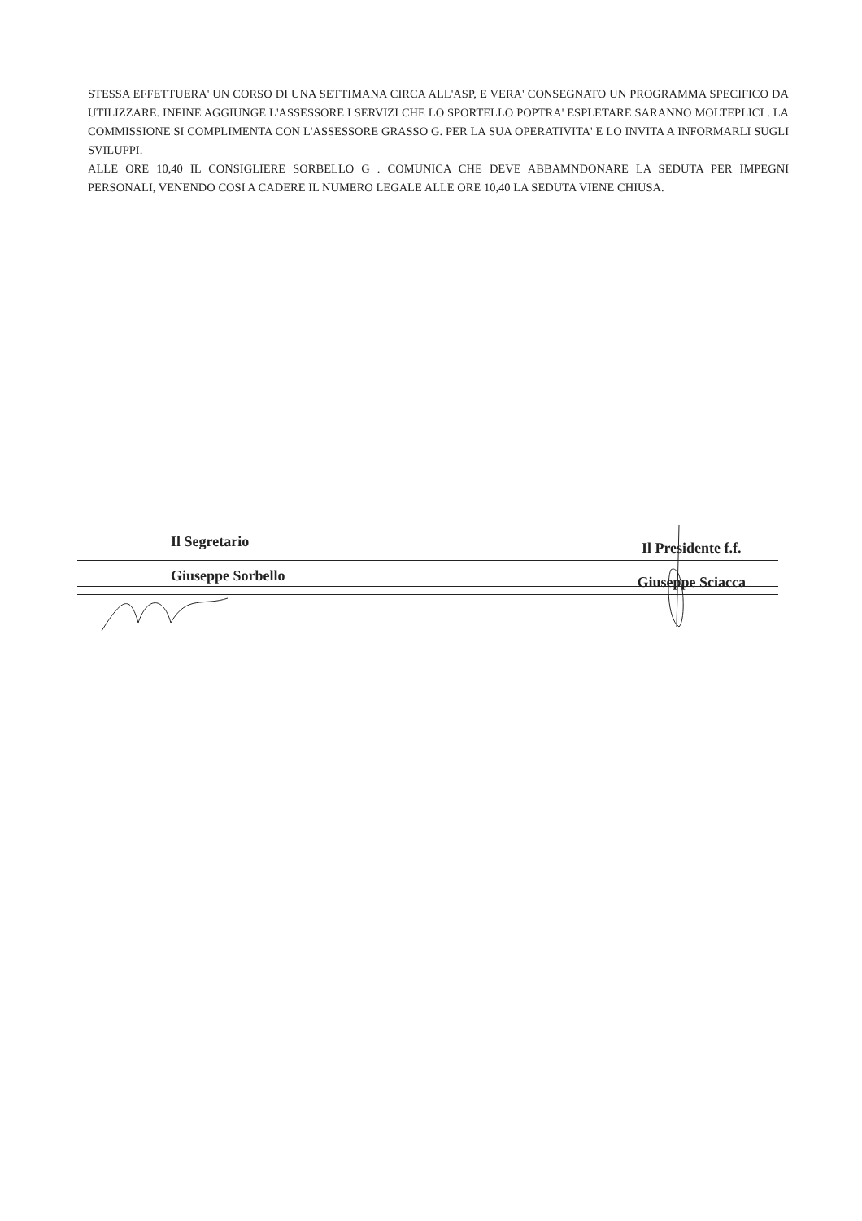STESSA EFFETTUERA' UN CORSO DI UNA SETTIMANA CIRCA ALL'ASP, E VERA' CONSEGNATO UN PROGRAMMA SPECIFICO DA UTILIZZARE. INFINE AGGIUNGE L'ASSESSORE I SERVIZI CHE LO SPORTELLO POPTRA' ESPLETARE SARANNO MOLTEPLICI . LA COMMISSIONE SI COMPLIMENTA CON L'ASSESSORE GRASSO G. PER LA SUA OPERATIVITA' E LO INVITA A INFORMARLI SUGLI SVILUPPI.
ALLE ORE 10,40 IL CONSIGLIERE SORBELLO G . COMUNICA CHE DEVE ABBAMNDONARE LA SEDUTA PER IMPEGNI PERSONALI, VENENDO COSI A CADERE IL NUMERO LEGALE ALLE ORE 10,40 LA SEDUTA VIENE CHIUSA.
Il Segretario
Giuseppe Sorbello
Il Presidente f.f.
Giuseppe Sciacca